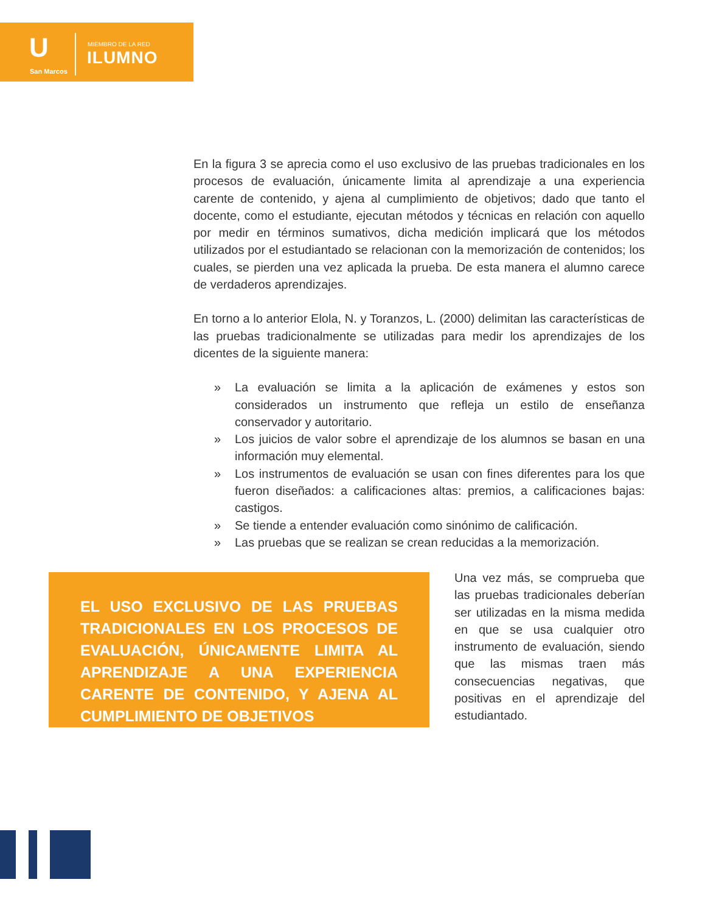U
San Marcos
MIEMBRO DE LA RED
ILUMNO
En la figura 3 se aprecia como el uso exclusivo de las pruebas tradicionales en los procesos de evaluación, únicamente limita al aprendizaje a una experiencia carente de contenido, y ajena al cumplimiento de objetivos; dado que tanto el docente, como el estudiante, ejecutan métodos y técnicas en relación con aquello por medir en términos sumativos, dicha medición implicará que los métodos utilizados por el estudiantado se relacionan con la memorización de contenidos; los cuales, se pierden una vez aplicada la prueba. De esta manera el alumno carece de verdaderos aprendizajes.
En torno a lo anterior Elola, N. y Toranzos, L. (2000) delimitan las características de las pruebas tradicionalmente se utilizadas para medir los aprendizajes de los dicentes de la siguiente manera:
» La evaluación se limita a la aplicación de exámenes y estos son considerados un instrumento que refleja un estilo de enseñanza conservador y autoritario.
» Los juicios de valor sobre el aprendizaje de los alumnos se basan en una información muy elemental.
» Los instrumentos de evaluación se usan con fines diferentes para los que fueron diseñados: a calificaciones altas: premios, a calificaciones bajas: castigos.
» Se tiende a entender evaluación como sinónimo de calificación.
» Las pruebas que se realizan se crean reducidas a la memorización.
EL USO EXCLUSIVO DE LAS PRUEBAS TRADICIONALES EN LOS PROCESOS DE EVALUACIÓN, ÚNICAMENTE LIMITA AL APRENDIZAJE A UNA EXPERIENCIA CARENTE DE CONTENIDO, Y AJENA AL CUMPLIMIENTO DE OBJETIVOS
Una vez más, se comprueba que las pruebas tradicionales deberían ser utilizadas en la misma medida en que se usa cualquier otro instrumento de evaluación, siendo que las mismas traen más consecuencias negativas, que positivas en el aprendizaje del estudiantado.